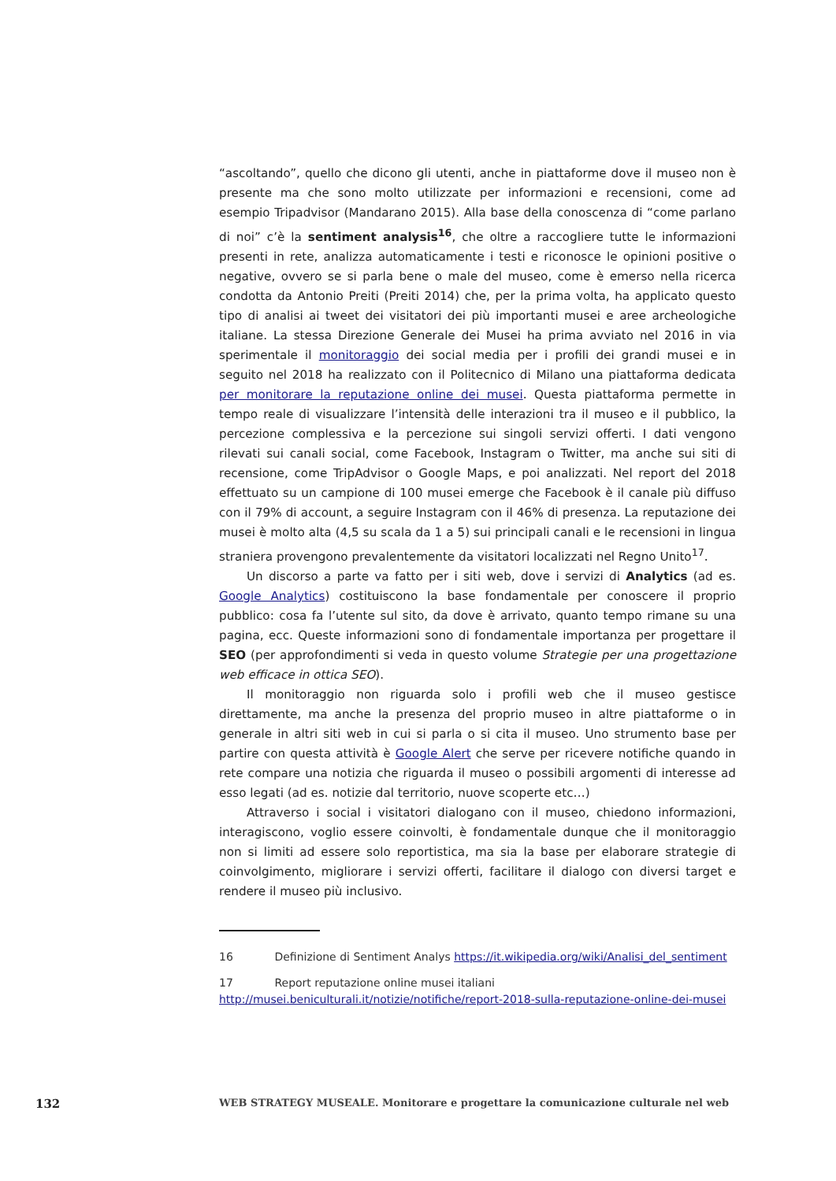“ascoltando”, quello che dicono gli utenti, anche in piattaforme dove il museo non è presente ma che sono molto utilizzate per informazioni e recensioni, come ad esempio Tripadvisor (Mandarano 2015). Alla base della conoscenza di “come parlano di noi” c’è la sentiment analysis<sup>16</sup>, che oltre a raccogliere tutte le informazioni presenti in rete, analizza automaticamente i testi e riconosce le opinioni positive o negative, ovvero se si parla bene o male del museo, come è emerso nella ricerca condotta da Antonio Preiti (Preiti 2014) che, per la prima volta, ha applicato questo tipo di analisi ai tweet dei visitatori dei più importanti musei e aree archeologiche italiane. La stessa Direzione Generale dei Musei ha prima avviato nel 2016 in via sperimentale il monitoraggio dei social media per i profili dei grandi musei e in seguito nel 2018 ha realizzato con il Politecnico di Milano una piattaforma dedicata per monitorare la reputazione online dei musei. Questa piattaforma permette in tempo reale di visualizzare l’intensità delle interazioni tra il museo e il pubblico, la percezione complessiva e la percezione sui singoli servizi offerti. I dati vengono rilevati sui canali social, come Facebook, Instagram o Twitter, ma anche sui siti di recensione, come TripAdvisor o Google Maps, e poi analizzati. Nel report del 2018 effettuato su un campione di 100 musei emerge che Facebook è il canale più diffuso con il 79% di account, a seguire Instagram con il 46% di presenza. La reputazione dei musei è molto alta (4,5 su scala da 1 a 5) sui principali canali e le recensioni in lingua straniera provengono prevalentemente da visitatori localizzati nel Regno Unito<sup>17</sup>.
Un discorso a parte va fatto per i siti web, dove i servizi di Analytics (ad es. Google Analytics) costituiscono la base fondamentale per conoscere il proprio pubblico: cosa fa l’utente sul sito, da dove è arrivato, quanto tempo rimane su una pagina, ecc. Queste informazioni sono di fondamentale importanza per progettare il SEO (per approfondimenti si veda in questo volume Strategie per una progettazione web efficace in ottica SEO).
Il monitoraggio non riguarda solo i profili web che il museo gestisce direttamente, ma anche la presenza del proprio museo in altre piattaforme o in generale in altri siti web in cui si parla o si cita il museo. Uno strumento base per partire con questa attività è Google Alert che serve per ricevere notifiche quando in rete compare una notizia che riguarda il museo o possibili argomenti di interesse ad esso legati (ad es. notizie dal territorio, nuove scoperte etc…)
Attraverso i social i visitatori dialogano con il museo, chiedono informazioni, interagiscono, voglio essere coinvolti, è fondamentale dunque che il monitoraggio non si limiti ad essere solo reportistica, ma sia la base per elaborare strategie di coinvolgimento, migliorare i servizi offerti, facilitare il dialogo con diversi target e rendere il museo più inclusivo.
16 Definizione di Sentiment Analys https://it.wikipedia.org/wiki/Analisi_del_sentiment
17 Report reputazione online musei italiani http://musei.beniculturali.it/notizie/notifiche/report-2018-sulla-reputazione-online-dei-musei
132 WEB STRATEGY MUSEALE. Monitorare e progettare la comunicazione culturale nel web